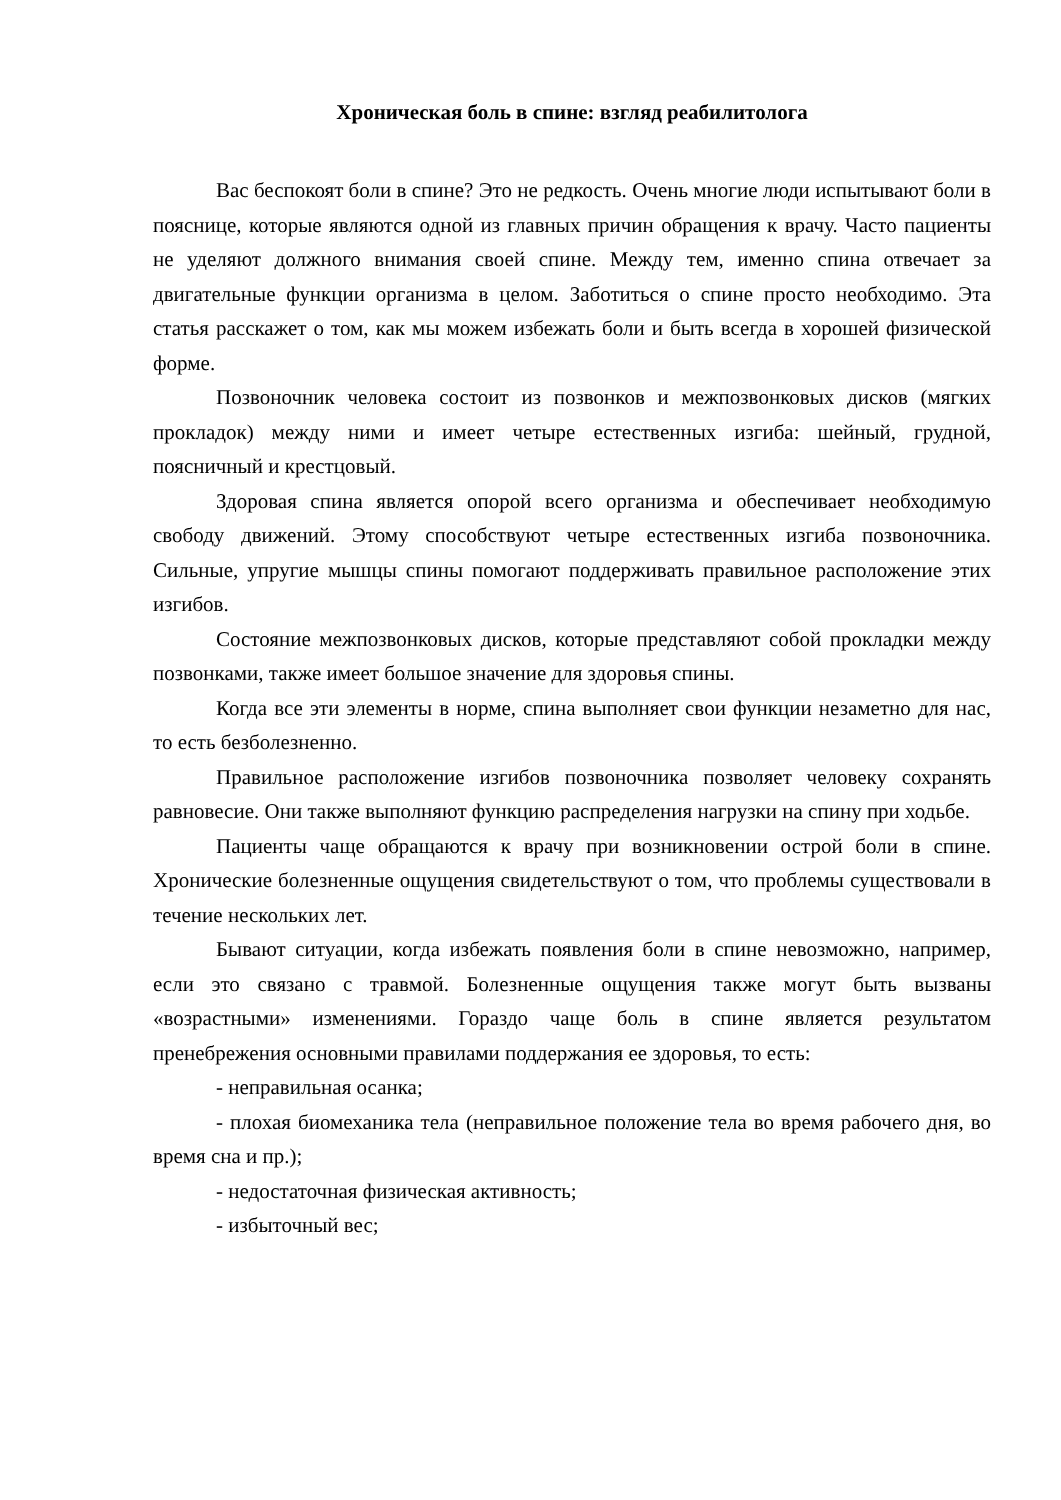Хроническая боль в спине: взгляд реабилитолога
Вас беспокоят боли в спине? Это не редкость. Очень многие люди испытывают боли в пояснице, которые являются одной из главных причин обращения к врачу. Часто пациенты не уделяют должного внимания своей спине. Между тем, именно спина отвечает за двигательные функции организма в целом. Заботиться о спине просто необходимо. Эта статья расскажет о том, как мы можем избежать боли и быть всегда в хорошей физической форме.
Позвоночник человека состоит из позвонков и межпозвонковых дисков (мягких прокладок) между ними и имеет четыре естественных изгиба: шейный, грудной, поясничный и крестцовый.
Здоровая спина является опорой всего организма и обеспечивает необходимую свободу движений. Этому способствуют четыре естественных изгиба позвоночника. Сильные, упругие мышцы спины помогают поддерживать правильное расположение этих изгибов.
Состояние межпозвонковых дисков, которые представляют собой прокладки между позвонками, также имеет большое значение для здоровья спины.
Когда все эти элементы в норме, спина выполняет свои функции незаметно для нас, то есть безболезненно.
Правильное расположение изгибов позвоночника позволяет человеку сохранять равновесие. Они также выполняют функцию распределения нагрузки на спину при ходьбе.
Пациенты чаще обращаются к врачу при возникновении острой боли в спине. Хронические болезненные ощущения свидетельствуют о том, что проблемы существовали в течение нескольких лет.
Бывают ситуации, когда избежать появления боли в спине невозможно, например, если это связано с травмой. Болезненные ощущения также могут быть вызваны «возрастными» изменениями. Гораздо чаще боль в спине является результатом пренебрежения основными правилами поддержания ее здоровья, то есть:
- неправильная осанка;
- плохая биомеханика тела (неправильное положение тела во время рабочего дня, во время сна и пр.);
- недостаточная физическая активность;
- избыточный вес;